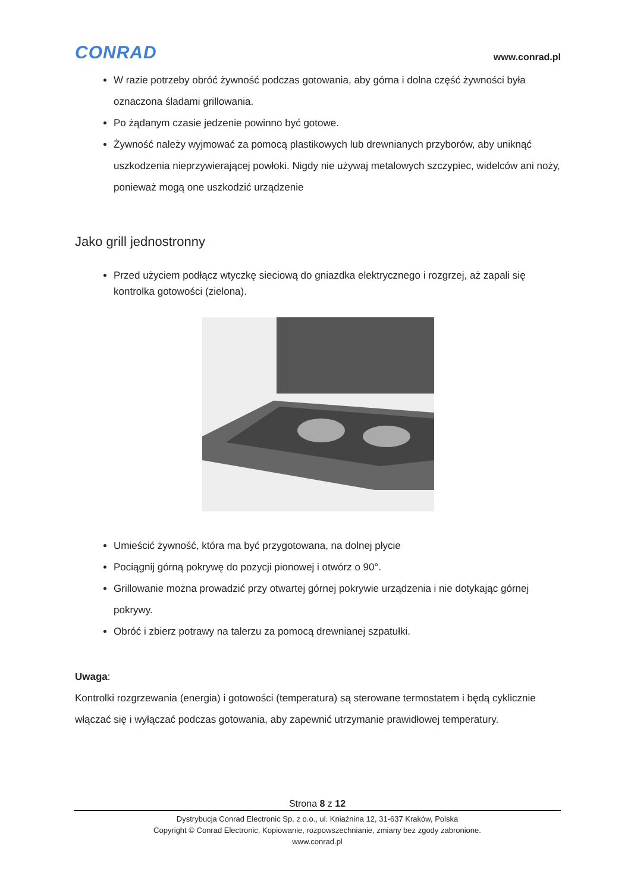CONRAD
www.conrad.pl
W razie potrzeby obróć żywność podczas gotowania, aby górna i dolna część żywności była oznaczona śladami grillowania.
Po żądanym czasie jedzenie powinno być gotowe.
Żywność należy wyjmować za pomocą plastikowych lub drewnianych przyborów, aby uniknąć uszkodzenia nieprzywierającej powłoki. Nigdy nie używaj metalowych szczypiec, widelców ani noży, ponieważ mogą one uszkodzić urządzenie
Jako grill jednostronny
Przed użyciem podłącz wtyczkę sieciową do gniazdka elektrycznego i rozgrzej, aż zapali się kontrolka gotowości (zielona).
Umieścić żywność, która ma być przygotowana, na dolnej płycie
Pociągnij górną pokrywę do pozycji pionowej i otwórz o 90°.
Grillowanie można prowadzić przy otwartej górnej pokrywie urządzenia i nie dotykając górnej pokrywy.
Obróć i zbierz potrawy na talerzu za pomocą drewnianej szpatułki.
Uwaga:
Kontrolki rozgrzewania (energia) i gotowości (temperatura) są sterowane termostatem i będą cyklicznie włączać się i wyłączać podczas gotowania, aby zapewnić utrzymanie prawidłowej temperatury.
Strona 8 z 12
Dystrybucja Conrad Electronic Sp. z o.o., ul. Kniaźnina 12, 31-637 Kraków, Polska
Copyright © Conrad Electronic, Kopiowanie, rozpowszechnianie, zmiany bez zgody zabronione.
www.conrad.pl